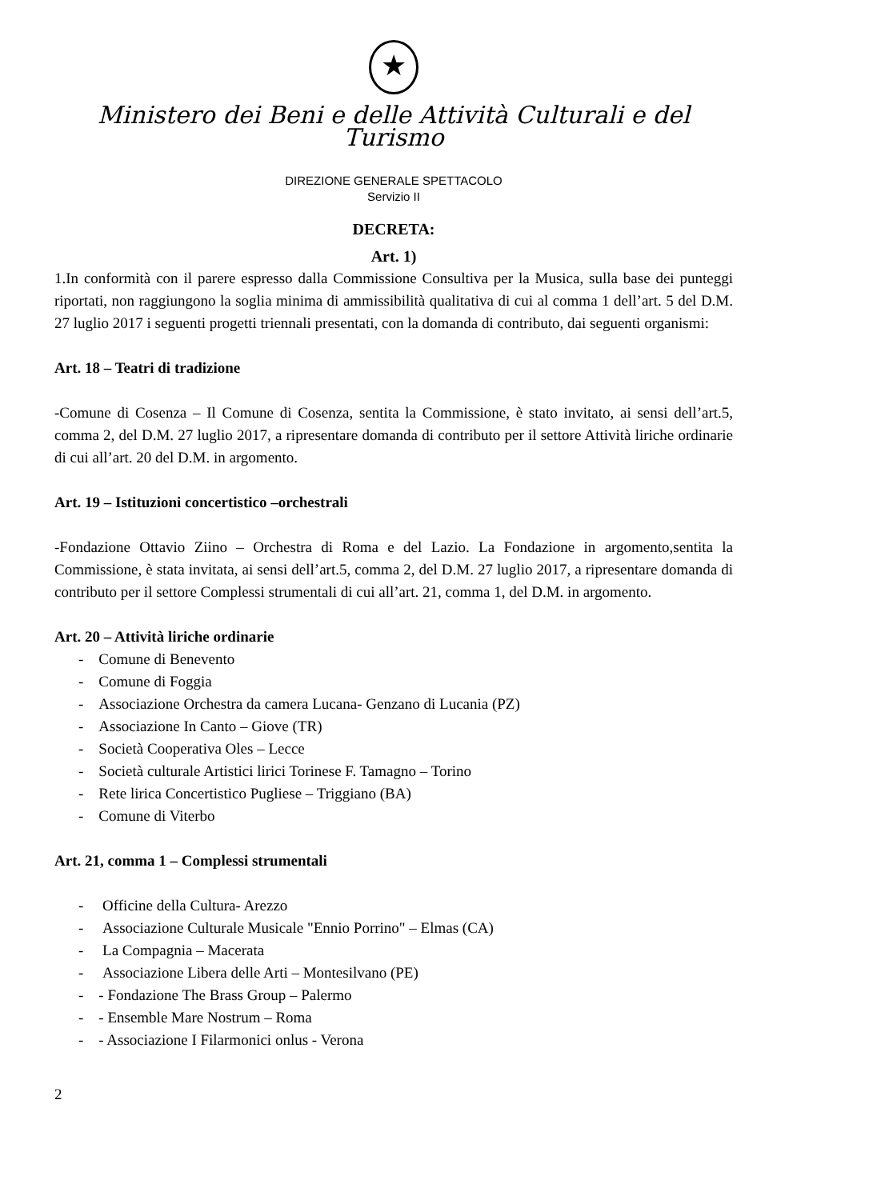★
Ministero dei Beni e delle Attività Culturali e del Turismo
DIREZIONE GENERALE SPETTACOLO
Servizio II
DECRETA:
Art. 1)
1.In conformità con il parere espresso dalla Commissione Consultiva per la Musica, sulla base dei punteggi riportati, non raggiungono la soglia minima di ammissibilità qualitativa di cui al comma 1 dell’art. 5 del D.M. 27 luglio 2017 i seguenti progetti triennali presentati, con la domanda di contributo, dai seguenti organismi:
Art. 18 – Teatri di tradizione
-Comune di Cosenza – Il Comune di Cosenza, sentita la Commissione, è stato invitato, ai sensi dell’art.5, comma 2, del D.M. 27 luglio 2017, a ripresentare domanda di contributo per il settore Attività liriche ordinarie di cui all’art. 20 del D.M. in argomento.
Art. 19 – Istituzioni concertistico –orchestrali
-Fondazione Ottavio Ziino – Orchestra di Roma e del Lazio. La Fondazione in argomento,sentita la Commissione, è stata invitata, ai sensi dell’art.5, comma 2, del D.M. 27 luglio 2017, a ripresentare domanda di contributo per il settore Complessi strumentali di cui all’art. 21, comma 1, del D.M. in argomento.
Art. 20 – Attività liriche ordinarie
- Comune di Benevento
- Comune di Foggia
- Associazione Orchestra da camera Lucana- Genzano di Lucania (PZ)
- Associazione In Canto – Giove (TR)
- Società Cooperativa Oles – Lecce
- Società culturale Artistici lirici Torinese F. Tamagno – Torino
- Rete lirica Concertistico Pugliese – Triggiano (BA)
- Comune di Viterbo
Art. 21, comma 1 – Complessi strumentali
- Officine della Cultura- Arezzo
- Associazione Culturale Musicale "Ennio Porrino" – Elmas (CA)
- La Compagnia – Macerata
- Associazione Libera delle Arti – Montesilvano (PE)
- - Fondazione The Brass Group – Palermo
- - Ensemble Mare Nostrum – Roma
- - Associazione I Filarmonici onlus - Verona
2